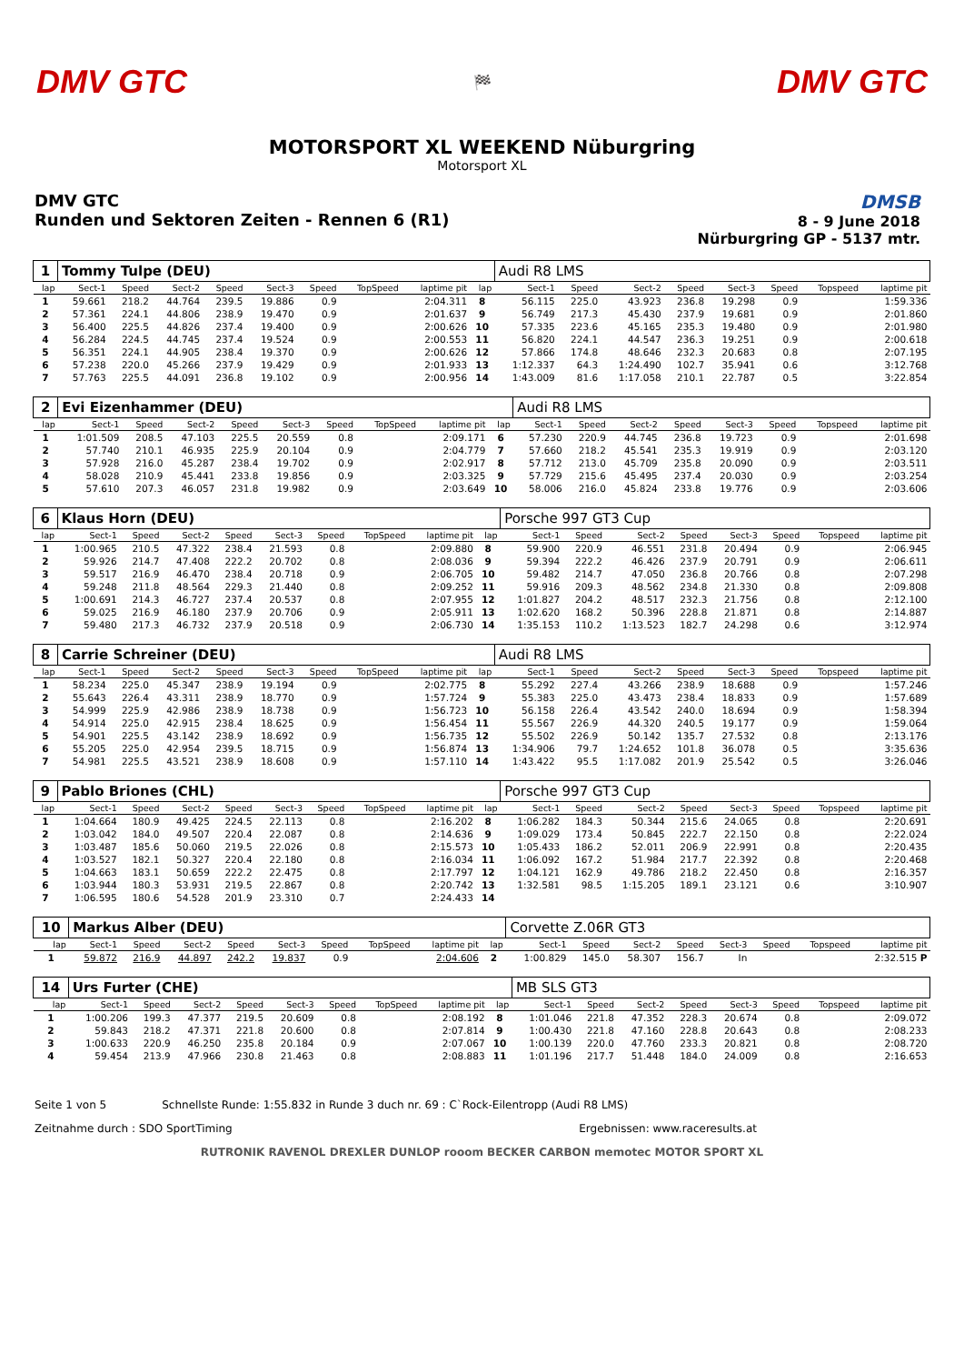DMV GTC 🏁 DMV GTC
MOTORSPORT XL WEEKEND Nüburgring
Motorsport XL
DMV GTC
Runden und Sektoren Zeiten - Rennen 6 (R1)
DMSB
8 - 9 June 2018
Nürburgring GP - 5137 mtr.
| 1 | Tommy Tulpe (DEU) | | | | | | | | | Audi R8 LMS | | | | | | | |
| lap | Sect-1 | Speed | Sect-2 | Speed | Sect-3 | Speed | TopSpeed | laptime pit | lap | Sect-1 | Speed | Sect-2 | Speed | Sect-3 | Speed | Topspeed | laptime pit |
| 1 | 59.661 | 218.2 | 44.764 | 239.5 | 19.886 | 0.9 | | 2:04.311 | 8 | 56.115 | 225.0 | 43.923 | 236.8 | 19.298 | 0.9 | | 1:59.336 |
| 2 | 57.361 | 224.1 | 44.806 | 238.9 | 19.470 | 0.9 | | 2:01.637 | 9 | 56.749 | 217.3 | 45.430 | 237.9 | 19.681 | 0.9 | | 2:01.860 |
| 3 | 56.400 | 225.5 | 44.826 | 237.4 | 19.400 | 0.9 | | 2:00.626 | 10 | 57.335 | 223.6 | 45.165 | 235.3 | 19.480 | 0.9 | | 2:01.980 |
| 4 | 56.284 | 224.5 | 44.745 | 237.4 | 19.524 | 0.9 | | 2:00.553 | 11 | 56.820 | 224.1 | 44.547 | 236.3 | 19.251 | 0.9 | | 2:00.618 |
| 5 | 56.351 | 224.1 | 44.905 | 238.4 | 19.370 | 0.9 | | 2:00.626 | 12 | 57.866 | 174.8 | 48.646 | 232.3 | 20.683 | 0.8 | | 2:07.195 |
| 6 | 57.238 | 220.0 | 45.266 | 237.9 | 19.429 | 0.9 | | 2:01.933 | 13 | 1:12.337 | 64.3 | 1:24.490 | 102.7 | 35.941 | 0.6 | | 3:12.768 |
| 7 | 57.763 | 225.5 | 44.091 | 236.8 | 19.102 | 0.9 | | 2:00.956 | 14 | 1:43.009 | 81.6 | 1:17.058 | 210.1 | 22.787 | 0.5 | | 3:22.854 |
| 2 | Evi Eizenhammer (DEU) | | | | | | | | | Audi R8 LMS | | | | | | | |
| lap | Sect-1 | Speed | Sect-2 | Speed | Sect-3 | Speed | TopSpeed | laptime pit | lap | Sect-1 | Speed | Sect-2 | Speed | Sect-3 | Speed | Topspeed | laptime pit |
| 1 | 1:01.509 | 208.5 | 47.103 | 225.5 | 20.559 | 0.8 | | 2:09.171 | 6 | 57.230 | 220.9 | 44.745 | 236.8 | 19.723 | 0.9 | | 2:01.698 |
| 2 | 57.740 | 210.1 | 46.935 | 225.9 | 20.104 | 0.9 | | 2:04.779 | 7 | 57.660 | 218.2 | 45.541 | 235.3 | 19.919 | 0.9 | | 2:03.120 |
| 3 | 57.928 | 216.0 | 45.287 | 238.4 | 19.702 | 0.9 | | 2:02.917 | 8 | 57.712 | 213.0 | 45.709 | 235.8 | 20.090 | 0.9 | | 2:03.511 |
| 4 | 58.028 | 210.9 | 45.441 | 233.8 | 19.856 | 0.9 | | 2:03.325 | 9 | 57.729 | 215.6 | 45.495 | 237.4 | 20.030 | 0.9 | | 2:03.254 |
| 5 | 57.610 | 207.3 | 46.057 | 231.8 | 19.982 | 0.9 | | 2:03.649 | 10 | 58.006 | 216.0 | 45.824 | 233.8 | 19.776 | 0.9 | | 2:03.606 |
| 6 | Klaus Horn (DEU) | | | | | | | | | Porsche 997 GT3 Cup | | | | | | | |
| lap | Sect-1 | Speed | Sect-2 | Speed | Sect-3 | Speed | TopSpeed | laptime pit | lap | Sect-1 | Speed | Sect-2 | Speed | Sect-3 | Speed | Topspeed | laptime pit |
| 1 | 1:00.965 | 210.5 | 47.322 | 238.4 | 21.593 | 0.8 | | 2:09.880 | 8 | 59.900 | 220.9 | 46.551 | 231.8 | 20.494 | 0.9 | | 2:06.945 |
| 2 | 59.926 | 214.7 | 47.408 | 222.2 | 20.702 | 0.8 | | 2:08.036 | 9 | 59.394 | 222.2 | 46.426 | 237.9 | 20.791 | 0.9 | | 2:06.611 |
| 3 | 59.517 | 216.9 | 46.470 | 238.4 | 20.718 | 0.9 | | 2:06.705 | 10 | 59.482 | 214.7 | 47.050 | 236.8 | 20.766 | 0.8 | | 2:07.298 |
| 4 | 59.248 | 211.8 | 48.564 | 229.3 | 21.440 | 0.8 | | 2:09.252 | 11 | 59.916 | 209.3 | 48.562 | 234.8 | 21.330 | 0.8 | | 2:09.808 |
| 5 | 1:00.691 | 214.3 | 46.727 | 237.4 | 20.537 | 0.8 | | 2:07.955 | 12 | 1:01.827 | 204.2 | 48.517 | 232.3 | 21.756 | 0.8 | | 2:12.100 |
| 6 | 59.025 | 216.9 | 46.180 | 237.9 | 20.706 | 0.9 | | 2:05.911 | 13 | 1:02.620 | 168.2 | 50.396 | 228.8 | 21.871 | 0.8 | | 2:14.887 |
| 7 | 59.480 | 217.3 | 46.732 | 237.9 | 20.518 | 0.9 | | 2:06.730 | 14 | 1:35.153 | 110.2 | 1:13.523 | 182.7 | 24.298 | 0.6 | | 3:12.974 |
| 8 | Carrie Schreiner (DEU) | | | | | | | | | Audi R8 LMS | | | | | | | |
| lap | Sect-1 | Speed | Sect-2 | Speed | Sect-3 | Speed | TopSpeed | laptime pit | lap | Sect-1 | Speed | Sect-2 | Speed | Sect-3 | Speed | Topspeed | laptime pit |
| 1 | 58.234 | 225.0 | 45.347 | 238.9 | 19.194 | 0.9 | | 2:02.775 | 8 | 55.292 | 227.4 | 43.266 | 238.9 | 18.688 | 0.9 | | 1:57.246 |
| 2 | 55.643 | 226.4 | 43.311 | 238.9 | 18.770 | 0.9 | | 1:57.724 | 9 | 55.383 | 225.0 | 43.473 | 238.4 | 18.833 | 0.9 | | 1:57.689 |
| 3 | 54.999 | 225.9 | 42.986 | 238.9 | 18.738 | 0.9 | | 1:56.723 | 10 | 56.158 | 226.4 | 43.542 | 240.0 | 18.694 | 0.9 | | 1:58.394 |
| 4 | 54.914 | 225.0 | 42.915 | 238.4 | 18.625 | 0.9 | | 1:56.454 | 11 | 55.567 | 226.9 | 44.320 | 240.5 | 19.177 | 0.9 | | 1:59.064 |
| 5 | 54.901 | 225.5 | 43.142 | 238.9 | 18.692 | 0.9 | | 1:56.735 | 12 | 55.502 | 226.9 | 50.142 | 135.7 | 27.532 | 0.8 | | 2:13.176 |
| 6 | 55.205 | 225.0 | 42.954 | 239.5 | 18.715 | 0.9 | | 1:56.874 | 13 | 1:34.906 | 79.7 | 1:24.652 | 101.8 | 36.078 | 0.5 | | 3:35.636 |
| 7 | 54.981 | 225.5 | 43.521 | 238.9 | 18.608 | 0.9 | | 1:57.110 | 14 | 1:43.422 | 95.5 | 1:17.082 | 201.9 | 25.542 | 0.5 | | 3:26.046 |
| 9 | Pablo Briones (CHL) | | | | | | | | | Porsche 997 GT3 Cup | | | | | | | |
| lap | Sect-1 | Speed | Sect-2 | Speed | Sect-3 | Speed | TopSpeed | laptime pit | lap | Sect-1 | Speed | Sect-2 | Speed | Sect-3 | Speed | Topspeed | laptime pit |
| 1 | 1:04.664 | 180.9 | 49.425 | 224.5 | 22.113 | 0.8 | | 2:16.202 | 8 | 1:06.282 | 184.3 | 50.344 | 215.6 | 24.065 | 0.8 | | 2:20.691 |
| 2 | 1:03.042 | 184.0 | 49.507 | 220.4 | 22.087 | 0.8 | | 2:14.636 | 9 | 1:09.029 | 173.4 | 50.845 | 222.7 | 22.150 | 0.8 | | 2:22.024 |
| 3 | 1:03.487 | 185.6 | 50.060 | 219.5 | 22.026 | 0.8 | | 2:15.573 | 10 | 1:05.433 | 186.2 | 52.011 | 206.9 | 22.991 | 0.8 | | 2:20.435 |
| 4 | 1:03.527 | 182.1 | 50.327 | 220.4 | 22.180 | 0.8 | | 2:16.034 | 11 | 1:06.092 | 167.2 | 51.984 | 217.7 | 22.392 | 0.8 | | 2:20.468 |
| 5 | 1:04.663 | 183.1 | 50.659 | 222.2 | 22.475 | 0.8 | | 2:17.797 | 12 | 1:04.121 | 162.9 | 49.786 | 218.2 | 22.450 | 0.8 | | 2:16.357 |
| 6 | 1:03.944 | 180.3 | 53.931 | 219.5 | 22.867 | 0.8 | | 2:20.742 | 13 | 1:32.581 | 98.5 | 1:15.205 | 189.1 | 23.121 | 0.6 | | 3:10.907 |
| 7 | 1:06.595 | 180.6 | 54.528 | 201.9 | 23.310 | 0.7 | | 2:24.433 | 14 | | | | | | | | |
| 10 | Markus Alber (DEU) | | | | | | | | | Corvette Z.06R GT3 | | | | | | | |
| lap | Sect-1 | Speed | Sect-2 | Speed | Sect-3 | Speed | TopSpeed | laptime pit | lap | Sect-1 | Speed | Sect-2 | Speed | Sect-3 | Speed | Topspeed | laptime pit |
| 1 | 59.872 | 216.9 | 44.897 | 242.2 | 19.837 | 0.9 | | 2:04.606 | 2 | 1:00.829 | 145.0 | 58.307 | 156.7 | In | | | 2:32.515 P |
| 14 | Urs Furter (CHE) | | | | | | | | | MB SLS GT3 | | | | | | | |
| lap | Sect-1 | Speed | Sect-2 | Speed | Sect-3 | Speed | TopSpeed | laptime pit | lap | Sect-1 | Speed | Sect-2 | Speed | Sect-3 | Speed | Topspeed | laptime pit |
| 1 | 1:00.206 | 199.3 | 47.377 | 219.5 | 20.609 | 0.8 | | 2:08.192 | 8 | 1:01.046 | 221.8 | 47.352 | 228.3 | 20.674 | 0.8 | | 2:09.072 |
| 2 | 59.843 | 218.2 | 47.371 | 221.8 | 20.600 | 0.8 | | 2:07.814 | 9 | 1:00.430 | 221.8 | 47.160 | 228.8 | 20.643 | 0.8 | | 2:08.233 |
| 3 | 1:00.633 | 220.9 | 46.250 | 235.8 | 20.184 | 0.9 | | 2:07.067 | 10 | 1:00.139 | 220.0 | 47.760 | 233.3 | 20.821 | 0.8 | | 2:08.720 |
| 4 | 59.454 | 213.9 | 47.966 | 230.8 | 21.463 | 0.8 | | 2:08.883 | 11 | 1:01.196 | 217.7 | 51.448 | 184.0 | 24.009 | 0.8 | | 2:16.653 |
Seite 1 von 5 Schnellste Runde: 1:55.832 in Runde 3 duch nr. 69 : C`Rock-Eilentropp (Audi R8 LMS)
Zeitnahme durch : SDO SportTiming Ergebnissen: www.raceresults.at
RUTRONIK RAVENOL DREXLER DUNLOP rooom BECKER CARBON memotec MOTOR SPORT XL